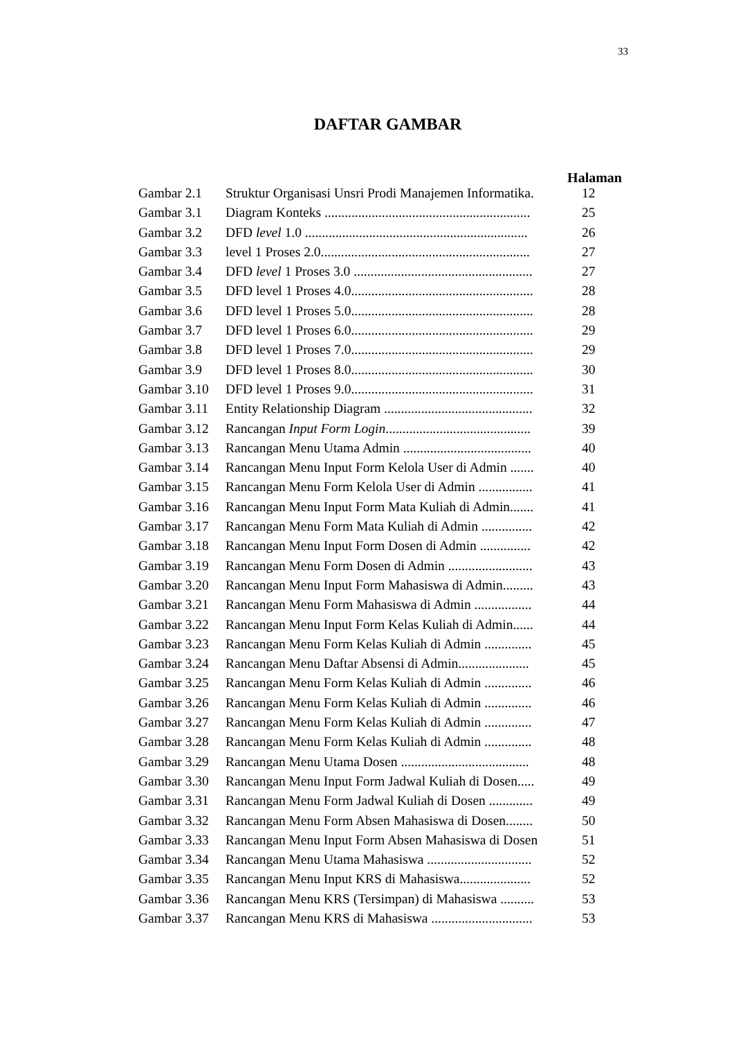33
DAFTAR GAMBAR
Halaman
| Gambar 2.1 | Struktur Organisasi Unsri Prodi Manajemen Informatika. | 12 |
| Gambar 3.1 | Diagram Konteks ............................................................. | 25 |
| Gambar 3.2 | DFD level 1.0 .................................................................. | 26 |
| Gambar 3.3 | level 1 Proses 2.0.............................................................. | 27 |
| Gambar 3.4 | DFD level 1 Proses 3.0 ..................................................... | 27 |
| Gambar 3.5 | DFD level 1 Proses 4.0...................................................... | 28 |
| Gambar 3.6 | DFD level 1 Proses 5.0...................................................... | 28 |
| Gambar 3.7 | DFD level 1 Proses 6.0...................................................... | 29 |
| Gambar 3.8 | DFD level 1 Proses 7.0...................................................... | 29 |
| Gambar 3.9 | DFD level 1 Proses 8.0...................................................... | 30 |
| Gambar 3.10 | DFD level 1 Proses 9.0...................................................... | 31 |
| Gambar 3.11 | Entity Relationship Diagram ............................................ | 32 |
| Gambar 3.12 | Rancangan Input Form Login ........................................... | 39 |
| Gambar 3.13 | Rancangan Menu Utama Admin ...................................... | 40 |
| Gambar 3.14 | Rancangan Menu Input Form Kelola User di Admin ....... | 40 |
| Gambar 3.15 | Rancangan Menu Form Kelola User di Admin ................ | 41 |
| Gambar 3.16 | Rancangan Menu Input Form Mata Kuliah di Admin....... | 41 |
| Gambar 3.17 | Rancangan Menu Form Mata Kuliah di Admin ............... | 42 |
| Gambar 3.18 | Rancangan Menu Input Form Dosen di Admin ............... | 42 |
| Gambar 3.19 | Rancangan Menu Form Dosen di Admin ......................... | 43 |
| Gambar 3.20 | Rancangan Menu Input Form Mahasiswa di Admin......... | 43 |
| Gambar 3.21 | Rancangan Menu Form Mahasiswa di Admin ................. | 44 |
| Gambar 3.22 | Rancangan Menu Input Form Kelas Kuliah di Admin...... | 44 |
| Gambar 3.23 | Rancangan Menu Form Kelas Kuliah di Admin .............. | 45 |
| Gambar 3.24 | Rancangan Menu Daftar Absensi di Admin..................... | 45 |
| Gambar 3.25 | Rancangan Menu Form Kelas Kuliah di Admin .............. | 46 |
| Gambar 3.26 | Rancangan Menu Form Kelas Kuliah di Admin .............. | 46 |
| Gambar 3.27 | Rancangan Menu Form Kelas Kuliah di Admin .............. | 47 |
| Gambar 3.28 | Rancangan Menu Form Kelas Kuliah di Admin .............. | 48 |
| Gambar 3.29 | Rancangan Menu Utama Dosen ...................................... | 48 |
| Gambar 3.30 | Rancangan Menu Input Form Jadwal Kuliah di Dosen..... | 49 |
| Gambar 3.31 | Rancangan Menu Form Jadwal Kuliah di Dosen ............. | 49 |
| Gambar 3.32 | Rancangan Menu Form Absen Mahasiswa di Dosen........ | 50 |
| Gambar 3.33 | Rancangan Menu Input Form Absen Mahasiswa di Dosen | 51 |
| Gambar 3.34 | Rancangan Menu Utama Mahasiswa ............................... | 52 |
| Gambar 3.35 | Rancangan Menu Input KRS di Mahasiswa..................... | 52 |
| Gambar 3.36 | Rancangan Menu KRS (Tersimpan) di Mahasiswa .......... | 53 |
| Gambar 3.37 | Rancangan Menu KRS di Mahasiswa .............................. | 53 |